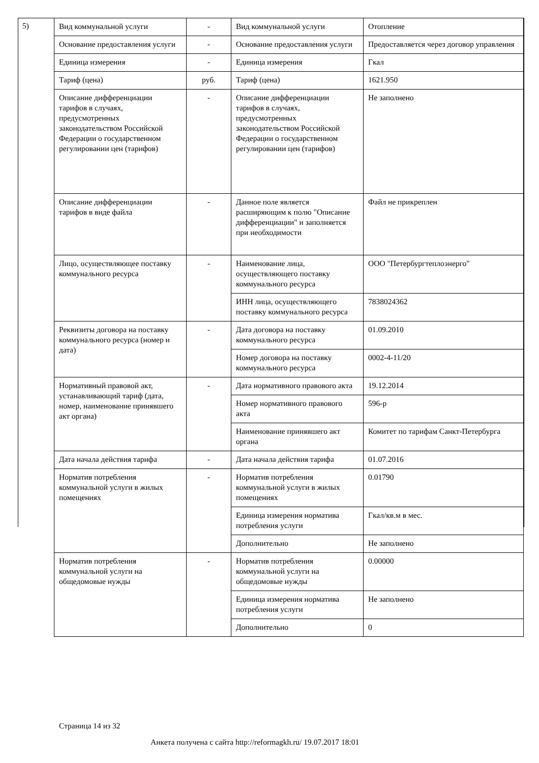5)
| Вид коммунальной услуги | - | Вид коммунальной услуги | Отопление |
| Основание предоставления услуги | - | Основание предоставления услуги | Предоставляется через договор управления |
| Единица измерения | - | Единица измерения | Гкал |
| Тариф (цена) | руб. | Тариф (цена) | 1621.950 |
| Описание дифференциации тарифов в случаях, предусмотренных законодательством Российской Федерации о государственном регулировании цен (тарифов) | - | Описание дифференциации тарифов в случаях, предусмотренных законодательством Российской Федерации о государственном регулировании цен (тарифов) | Не заполнено |
| Описание дифференциации тарифов в виде файла | - | Данное поле является расширяющим к полю "Описание дифференциации" и заполняется при необходимости | Файл не прикреплен |
| Лицо, осуществляющее поставку коммунального ресурса | - | Наименование лица, осуществляющего поставку коммунального ресурса | ООО "Петербургтеплоэнерго" |
| | | ИНН лица, осуществляющего поставку коммунального ресурса | 7838024362 |
| Реквизиты договора на поставку коммунального ресурса (номер и дата) | - | Дата договора на поставку коммунального ресурса | 01.09.2010 |
| | | Номер договора на поставку коммунального ресурса | 0002-4-11/20 |
| Нормативный правовой акт, устанавливающий тариф (дата, номер, наименование принявшего акт органа) | - | Дата нормативного правового акта | 19.12.2014 |
| | | Номер нормативного правового акта | 596-р |
| | | Наименование принявшего акт органа | Комитет по тарифам Санкт-Петербурга |
| Дата начала действия тарифа | - | Дата начала действия тарифа | 01.07.2016 |
| Норматив потребления коммунальной услуги в жилых помещениях | - | Норматив потребления коммунальной услуги в жилых помещениях | 0.01790 |
| | | Единица измерения норматива потребления услуги | Гкал/кв.м в мес. |
| | | Дополнительно | Не заполнено |
| Норматив потребления коммунальной услуги на общедомовые нужды | - | Норматив потребления коммунальной услуги на общедомовые нужды | 0.00000 |
| | | Единица измерения норматива потребления услуги | Не заполнено |
| | | Дополнительно | 0 |
Страница 14 из 32
Анкета получена с сайта http://reformagkh.ru/ 19.07.2017 18:01